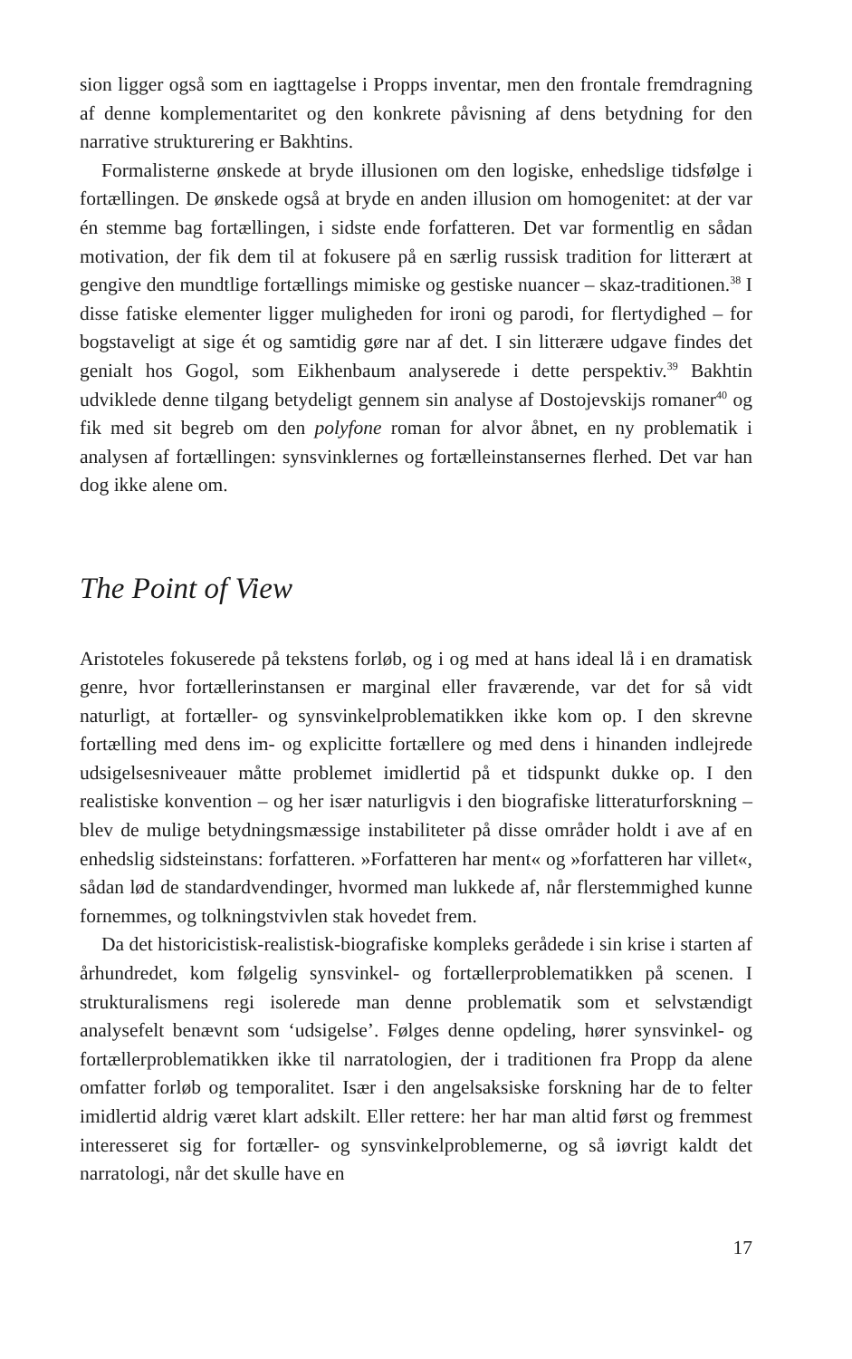sion ligger også som en iagttagelse i Propps inventar, men den frontale fremdragning af denne komplementaritet og den konkrete påvisning af dens betydning for den narrative strukturering er Bakhtins.
Formalisterne ønskede at bryde illusionen om den logiske, enhedslige tidsfølge i fortællingen. De ønskede også at bryde en anden illusion om homogenitet: at der var én stemme bag fortællingen, i sidste ende forfatteren. Det var formentlig en sådan motivation, der fik dem til at fokusere på en særlig russisk tradition for litterært at gengive den mundtlige fortællings mimiske og gestiske nuancer – skaz-traditionen.<sup>38</sup> I disse fatiske elementer ligger muligheden for ironi og parodi, for flertydighed – for bogstaveligt at sige ét og samtidig gøre nar af det. I sin litterære udgave findes det genialt hos Gogol, som Eikhenbaum analyserede i dette perspektiv.<sup>39</sup> Bakhtin udviklede denne tilgang betydeligt gennem sin analyse af Dostojevskijs romaner<sup>40</sup> og fik med sit begreb om den polyfone roman for alvor åbnet, en ny problematik i analysen af fortællingen: synsvinklernes og fortælleinstansernes flerhed. Det var han dog ikke alene om.
The Point of View
Aristoteles fokuserede på tekstens forløb, og i og med at hans ideal lå i en dramatisk genre, hvor fortællerinstansen er marginal eller fraværende, var det for så vidt naturligt, at fortæller- og synsvinkelproblematikken ikke kom op. I den skrevne fortælling med dens im- og explicitte fortællere og med dens i hinanden indlejrede udsigelsesniveauer måtte problemet imidlertid på et tidspunkt dukke op. I den realistiske konvention – og her især naturligvis i den biografiske litteraturforskning – blev de mulige betydningsmæssige instabiliteter på disse områder holdt i ave af en enhedslig sidsteinstans: forfatteren. »Forfatteren har ment« og »forfatteren har villet«, sådan lød de standardvendinger, hvormed man lukkede af, når flerstemmighed kunne fornemmes, og tolkningstvivlen stak hovedet frem.
Da det historicistisk-realistisk-biografiske kompleks gerådede i sin krise i starten af århundredet, kom følgelig synsvinkel- og fortællerproblematikken på scenen. I strukturalismens regi isolerede man denne problematik som et selvstændigt analysefelt benævnt som ‘udsigelse’. Følges denne opdeling, hører synsvinkel- og fortællerproblematikken ikke til narratologien, der i traditionen fra Propp da alene omfatter forløb og temporalitet. Især i den angelsaksiske forskning har de to felter imidlertid aldrig været klart adskilt. Eller rettere: her har man altid først og fremmest interesseret sig for fortæller- og synsvinkelproblemerne, og så iøvrigt kaldt det narratologi, når det skulle have en
17